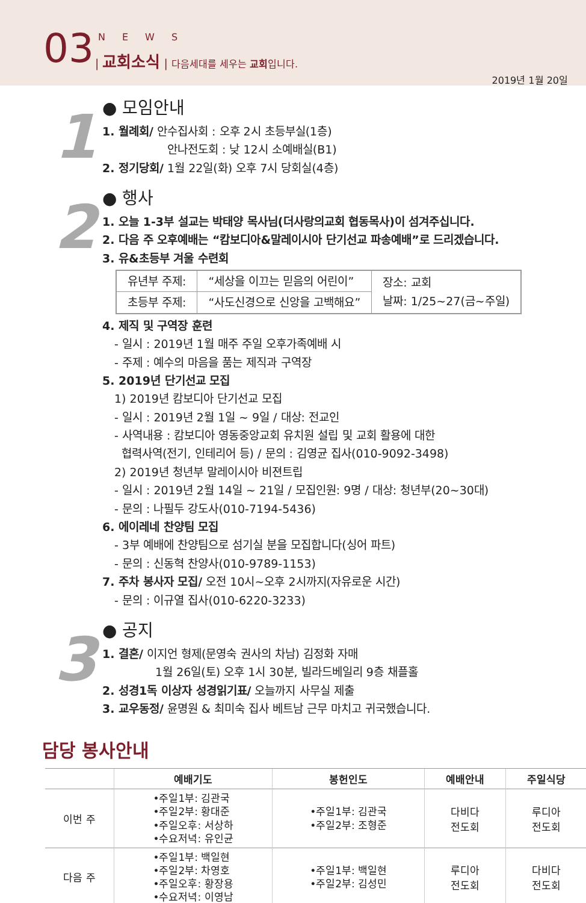03 NEWS
| 교회소식 | 다음세대를 세우는 교회입니다.
2019년 1월 20일
1
● 모임안내
1. 월례회/ 안수집사회 : 오후 2시 초등부실(1층)
안나전도회 : 낮 12시 소예배실(B1)
2. 정기당회/ 1월 22일(화) 오후 7시 당회실(4층)
2
● 행사
1. 오늘 1-3부 설교는 박태양 목사님(더사랑의교회 협동목사)이 섬겨주십니다.
2. 다음 주 오후예배는 “캄보디아&말레이시아 단기선교 파송예배”로 드리겠습니다.
3. 유&초등부 겨울 수련회
| 유년부 주제: | “세상을 이끄는 믿음의 어린이” | 장소: 교회 날짜: 1/25~27(금~주일) |
| 초등부 주제: | “사도신경으로 신앙을 고백해요” | |
4. 제직 및 구역장 훈련
- 일시 : 2019년 1월 매주 주일 오후가족예배 시
- 주제 : 예수의 마음을 품는 제직과 구역장
5. 2019년 단기선교 모집
1) 2019년 캄보디아 단기선교 모집
- 일시 : 2019년 2월 1일 ~ 9일 / 대상: 전교인
- 사역내용 : 캄보디아 영동중앙교회 유치원 설립 및 교회 활용에 대한
협력사역(전기, 인테리어 등) / 문의 : 김영균 집사(010-9092-3498)
2) 2019년 청년부 말레이시아 비젼트립
- 일시 : 2019년 2월 14일 ~ 21일 / 모집인원: 9명 / 대상: 청년부(20~30대)
- 문의 : 나필두 강도사(010-7194-5436)
6. 에이레네 찬양팀 모집
- 3부 예배에 찬양팀으로 섬기실 분을 모집합니다(싱어 파트)
- 문의 : 신동혁 찬양사(010-9789-1153)
7. 주차 봉사자 모집/ 오전 10시~오후 2시까지(자유로운 시간)
- 문의 : 이규열 집사(010-6220-3233)
3
● 공지
1. 결혼/ 이지언 형제(문영숙 권사의 차남) 김정화 자매
1월 26일(토) 오후 1시 30분, 빌라드베일리 9층 채플홀
2. 성경1독 이상자 성경읽기표/ 오늘까지 사무실 제출
3. 교우동정/ 윤명원 & 최미숙 집사 베트남 근무 마치고 귀국했습니다.
담당 봉사안내
| | 예배기도 | 봉헌인도 | 예배안내 | 주일식당 |
| --- | --- | --- | --- | --- |
| 이번 주 | •주일1부: 김관국 •주일2부: 황대준 •주일오후: 서상하 •수요저녁: 유인균 | •주일1부: 김관국 •주일2부: 조형준 | 다비다 전도회 | 루디아 전도회 |
| 다음 주 | •주일1부: 백일현 •주일2부: 차영호 •주일오후: 황장용 •수요저녁: 이영남 | •주일1부: 백일현 •주일2부: 김성민 | 루디아 전도회 | 다비다 전도회 |